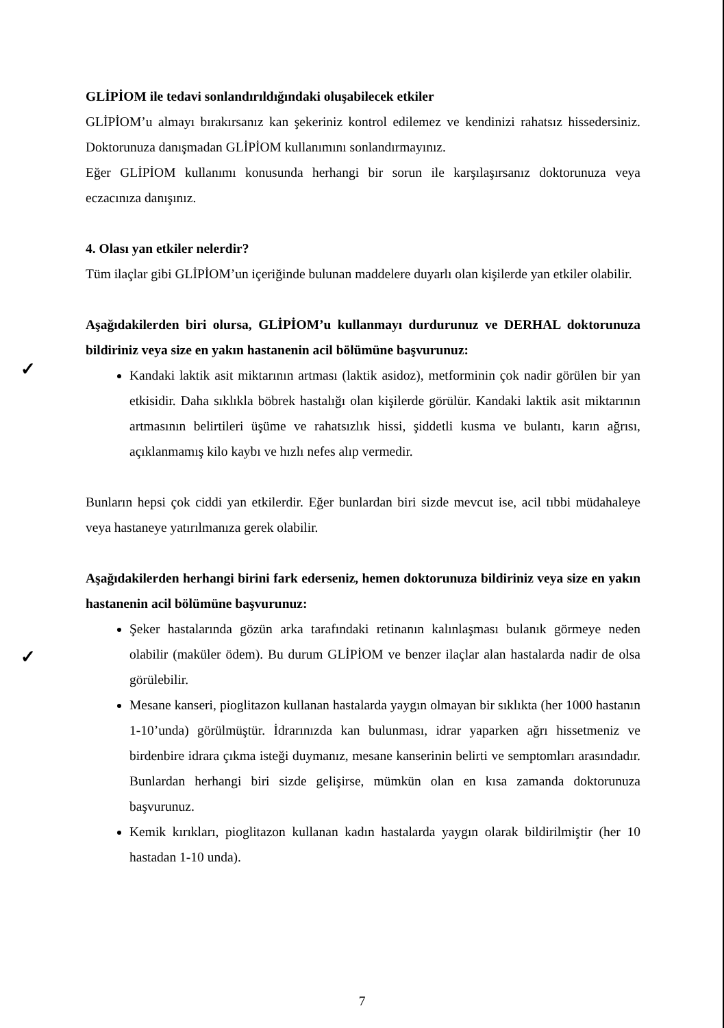GLİPİOM ile tedavi sonlandırıldığındaki oluşabilecek etkiler
GLİPİOM’u almayı bırakırsanız kan şekeriniz kontrol edilemez ve kendinizi rahatsız hissedersiniz. Doktorunuza danışmadan GLİPİOM kullanımını sonlandırmayınız.
Eğer GLİPİOM kullanımı konusunda herhangi bir sorun ile karşılaşırsanız doktorunuza veya eczacınıza danışınız.
4. Olası yan etkiler nelerdir?
Tüm ilaçlar gibi GLİPİOM’un içeriğinde bulunan maddelere duyarlı olan kişilerde yan etkiler olabilir.
Aşağıdakilerden biri olursa, GLİPİOM’u kullanmayı durdurunuz ve DERHAL doktorunuza bildiriniz veya size en yakın hastanenin acil bölümüne başvurunuz:
Kandaki laktik asit miktarının artması (laktik asidoz), metforminin çok nadir görülen bir yan etkisidir. Daha sıklıkla böbrek hastalığı olan kişilerde görülür. Kandaki laktik asit miktarının artmasının belirtileri üşüme ve rahatsızlık hissi, şiddetli kusma ve bulantı, karın ağrısı, açıklanmamış kilo kaybı ve hızlı nefes alıp vermedir.
Bunların hepsi çok ciddi yan etkilerdir. Eğer bunlardan biri sizde mevcut ise, acil tıbbi müdahaleye veya hastaneye yatırılmanıza gerek olabilir.
Aşağıdakilerden herhangi birini fark ederseniz, hemen doktorunuza bildiriniz veya size en yakın hastanenin acil bölümüne başvurunuz:
Şeker hastalarında gözün arka tarafındaki retinanın kalınlaşması bulanık görmeye neden olabilir (maküler ödem). Bu durum GLİPİOM ve benzer ilaçlar alan hastalarda nadir de olsa görülebilir.
Mesane kanseri, pioglitazon kullanan hastalarda yaygın olmayan bir sıklıkta (her 1000 hastanın 1-10’unda) görülmüştür. İdrarınızda kan bulunması, idrar yaparken ağrı hissetmeniz ve birdenbire idrara çıkma isteği duymanız, mesane kanserinin belirti ve semptomları arasındadır. Bunlardan herhangi biri sizde gelişirse, mümkün olan en kısa zamanda doktorunuza başvurunuz.
Kemik kırıkları, pioglitazon kullanan kadın hastalarda yaygın olarak bildirilmiştir (her 10 hastadan 1-10 unda).
✓
✓
7